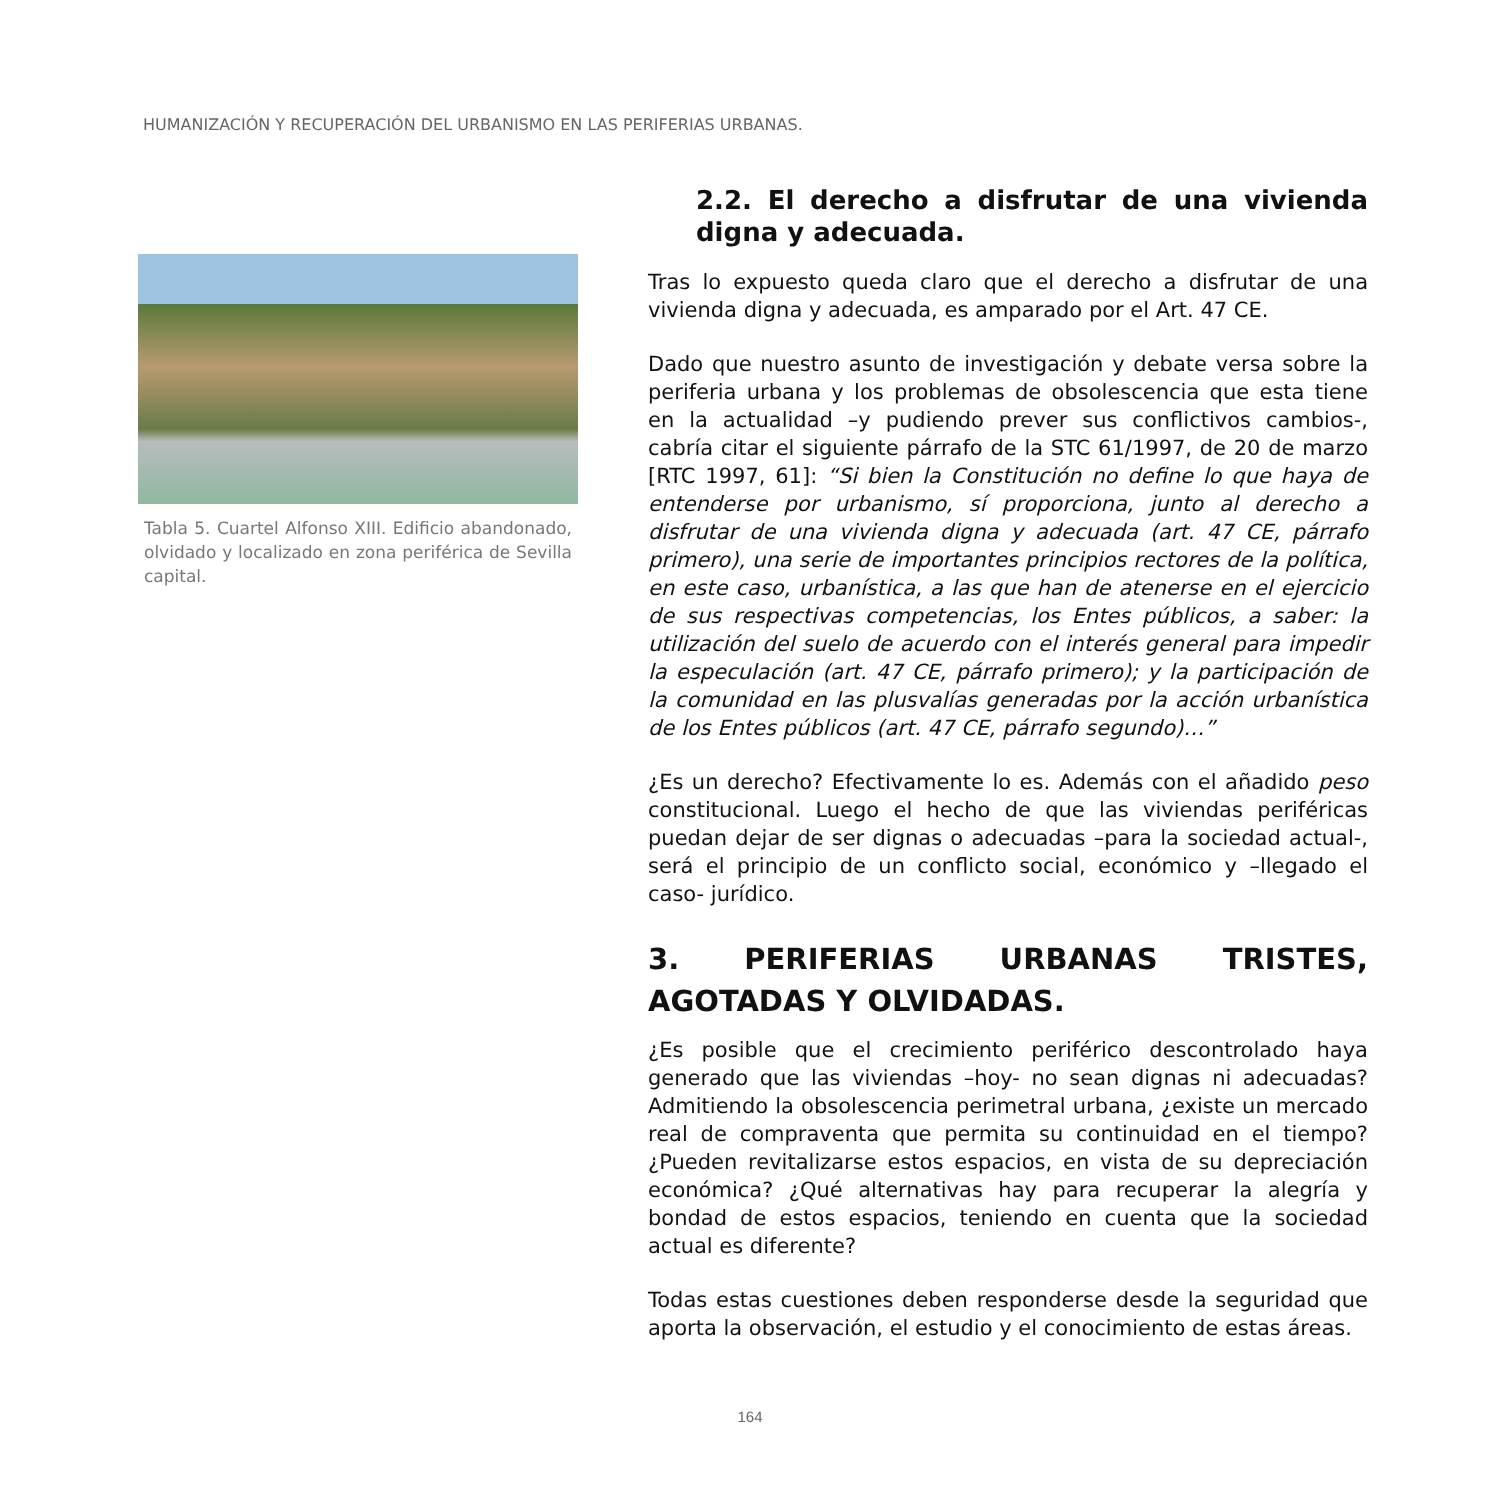HUMANIZACIÓN Y RECUPERACIÓN DEL URBANISMO EN LAS PERIFERIAS URBANAS.
Tabla 5. Cuartel Alfonso XIII. Edificio abandonado, olvidado y localizado en zona periférica de Sevilla capital.
2.2. El derecho a disfrutar de una vivienda digna y adecuada.
Tras lo expuesto queda claro que el derecho a disfrutar de una vivienda digna y adecuada, es amparado por el Art. 47 CE.
Dado que nuestro asunto de investigación y debate versa sobre la periferia urbana y los problemas de obsolescencia que esta tiene en la actualidad –y pudiendo prever sus conflictivos cambios-, cabría citar el siguiente párrafo de la STC 61/1997, de 20 de marzo [RTC 1997, 61]: “Si bien la Constitución no define lo que haya de entenderse por urbanismo, sí proporciona, junto al derecho a disfrutar de una vivienda digna y adecuada (art. 47 CE, párrafo primero), una serie de importantes principios rectores de la política, en este caso, urbanística, a las que han de atenerse en el ejercicio de sus respectivas competencias, los Entes públicos, a saber: la utilización del suelo de acuerdo con el interés general para impedir la especulación (art. 47 CE, párrafo primero); y la participación de la comunidad en las plusvalías generadas por la acción urbanística de los Entes públicos (art. 47 CE, párrafo segundo)…”
¿Es un derecho? Efectivamente lo es. Además con el añadido peso constitucional. Luego el hecho de que las viviendas periféricas puedan dejar de ser dignas o adecuadas –para la sociedad actual-, será el principio de un conflicto social, económico y –llegado el caso- jurídico.
3. PERIFERIAS URBANAS TRISTES, AGOTADAS Y OLVIDADAS.
¿Es posible que el crecimiento periférico descontrolado haya generado que las viviendas –hoy- no sean dignas ni adecuadas? Admitiendo la obsolescencia perimetral urbana, ¿existe un mercado real de compraventa que permita su continuidad en el tiempo? ¿Pueden revitalizarse estos espacios, en vista de su depreciación económica? ¿Qué alternativas hay para recuperar la alegría y bondad de estos espacios, teniendo en cuenta que la sociedad actual es diferente?
Todas estas cuestiones deben responderse desde la seguridad que aporta la observación, el estudio y el conocimiento de estas áreas.
164